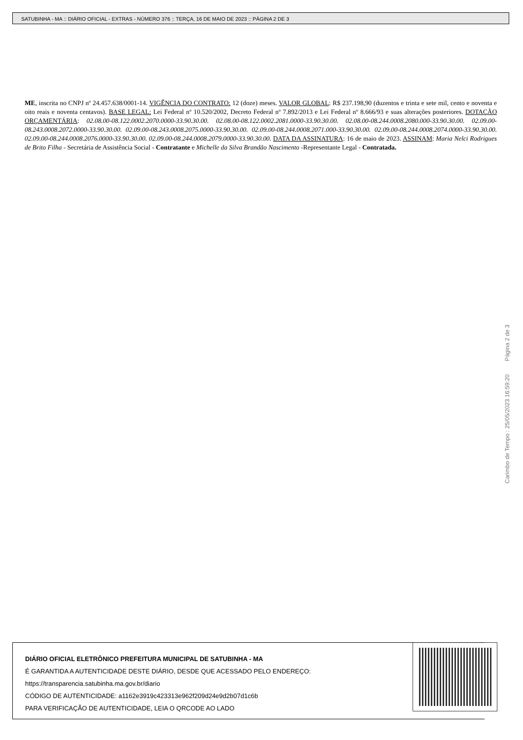SATUBINHA - MA :: DIÁRIO OFICIAL - EXTRAS - NÚMERO 376 :: TERÇA, 16 DE MAIO DE 2023 :: PÁGINA 2 DE 3
ME, inscrita no CNPJ nº 24.457.638/0001-14. VIGÊNCIA DO CONTRATO: 12 (doze) meses. VALOR GLOBAL: R$ 237.198,90 (duzentos e trinta e sete mil, cento e noventa e oito reais e noventa centavos). BASE LEGAL: Lei Federal nº 10.520/2002, Decreto Federal nº 7.892/2013 e Lei Federal nº 8.666/93 e suas alterações posteriores. DOTAÇÃO ORÇAMENTÁRIA: 02.08.00-08.122.0002.2070.0000-33.90.30.00. 02.08.00-08.122.0002.2081.0000-33.90.30.00. 02.08.00-08.244.0008.2080.000-33.90.30.00. 02.09.00-08.243.0008.2072.0000-33.90.30.00. 02.09.00-08.243.0008.2075.0000-33.90.30.00. 02.09.00-08.244.0008.2071.000-33.90.30.00. 02.09.00-08.244.0008.2074.0000-33.90.30.00. 02.09.00-08.244.0008.2076.0000-33.90.30.00. 02.09.00-08.244.0008.2079.0000-33.90.30.00. DATA DA ASSINATURA: 16 de maio de 2023. ASSINAM: Maria Nelci Rodrigues de Brito Filha - Secretária de Assistência Social - Contratante e Michelle da Silva Brandão Nascimento -Representante Legal - Contratada.
Carimbo de Tempo : 25/05/2023 16:59:20 Página 2 de 3
DIÁRIO OFICIAL ELETRÔNICO PREFEITURA MUNICIPAL DE SATUBINHA - MA
É GARANTIDA A AUTENTICIDADE DESTE DIÁRIO, DESDE QUE ACESSADO PELO ENDEREÇO:
https://transparencia.satubinha.ma.gov.br/diario
CÓDIGO DE AUTENTICIDADE: a1162e3919c423313e962f209d24e9d2b07d1c6b
PARA VERIFICAÇÃO DE AUTENTICIDADE, LEIA O QRCODE AO LADO